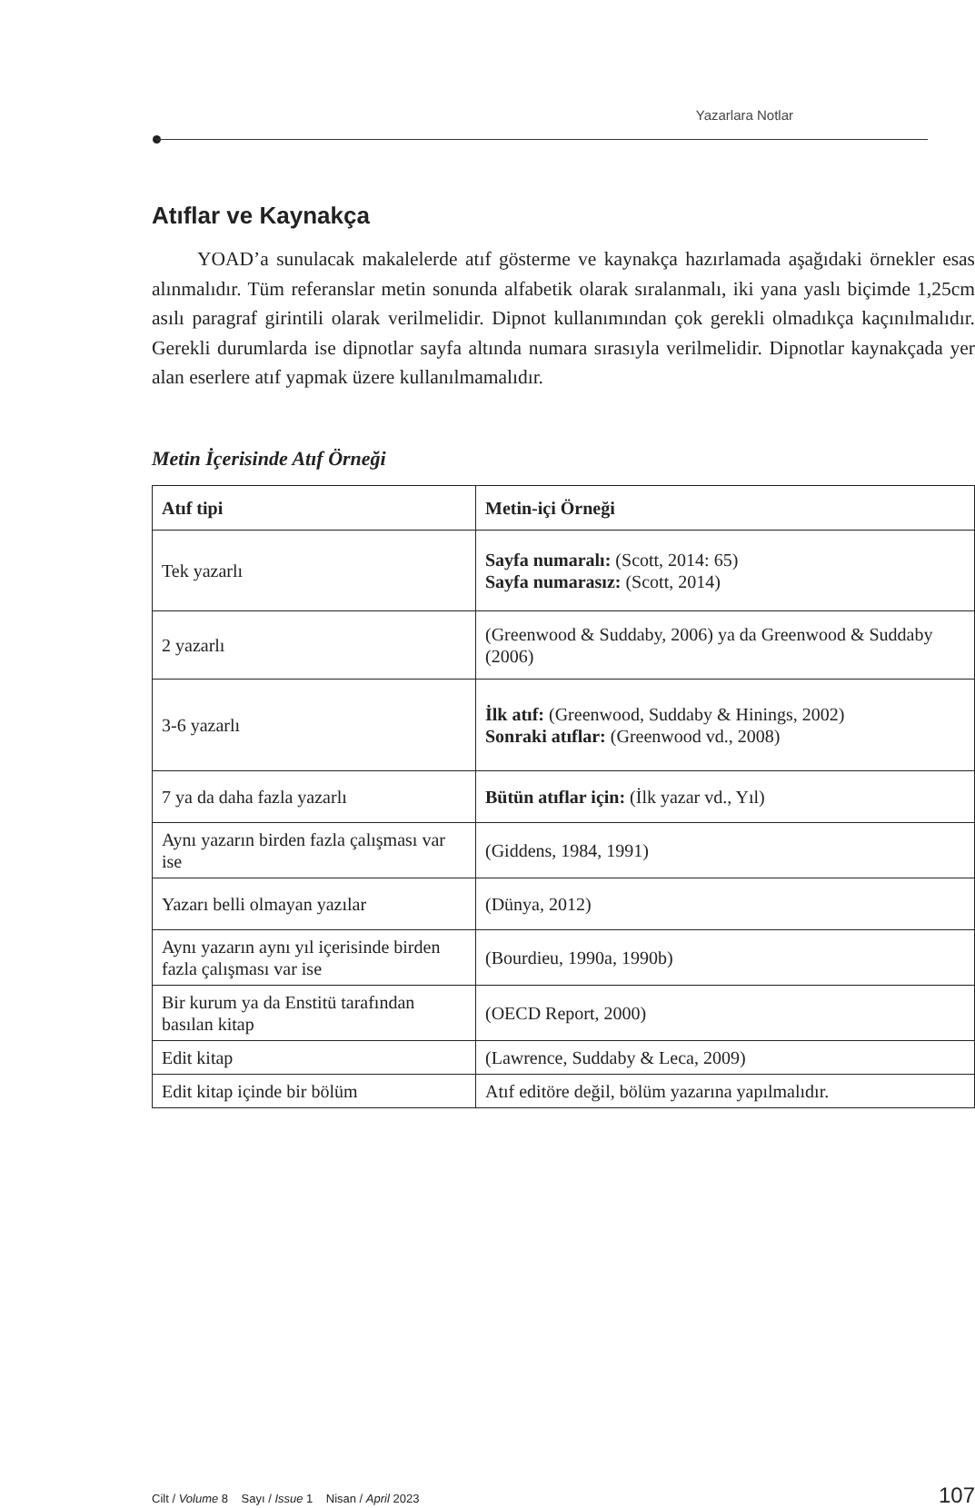Yazarlara Notlar
Atıflar ve Kaynakça
YOAD’a sunulacak makalelerde atıf gösterme ve kaynakça hazırlamada aşağıdaki örnekler esas alınmalıdır. Tüm referanslar metin sonunda alfabetik olarak sıralanmalı, iki yana yaslı biçimde 1,25cm asılı paragraf girintili olarak verilmelidir. Dipnot kullanımından çok gerekli olmadıkça kaçınılmalıdır. Gerekli durumlarda ise dipnotlar sayfa altında numara sırasıyla verilmelidir. Dipnotlar kaynakçada yer alan eserlere atıf yapmak üzere kullanılmamalıdır.
Metin İçerisinde Atıf Örneği
| Atıf tipi | Metin-içi Örneği |
| --- | --- |
| Tek yazarlı | Sayfa numaralı: (Scott, 2014: 65) Sayfa numarasız: (Scott, 2014) |
| 2 yazarlı | (Greenwood & Suddaby, 2006) ya da Greenwood & Suddaby (2006) |
| 3-6 yazarlı | İlk atıf: (Greenwood, Suddaby & Hinings, 2002) Sonraki atıflar: (Greenwood vd., 2008) |
| 7 ya da daha fazla yazarlı | Bütün atıflar için: (İlk yazar vd., Yıl) |
| Aynı yazarın birden fazla çalışması var ise | (Giddens, 1984, 1991) |
| Yazarı belli olmayan yazılar | (Dünya, 2012) |
| Aynı yazarın aynı yıl içerisinde birden fazla çalışması var ise | (Bourdieu, 1990a, 1990b) |
| Bir kurum ya da Enstitü tarafından basılan kitap | (OECD Report, 2000) |
| Edit kitap | (Lawrence, Suddaby & Leca, 2009) |
| Edit kitap içinde bir bölüm | Atıf editöre değil, bölüm yazarına yapılmalıdır. |
Cilt / Volume 8 Sayı / Issue 1 Nisan / April 2023 107